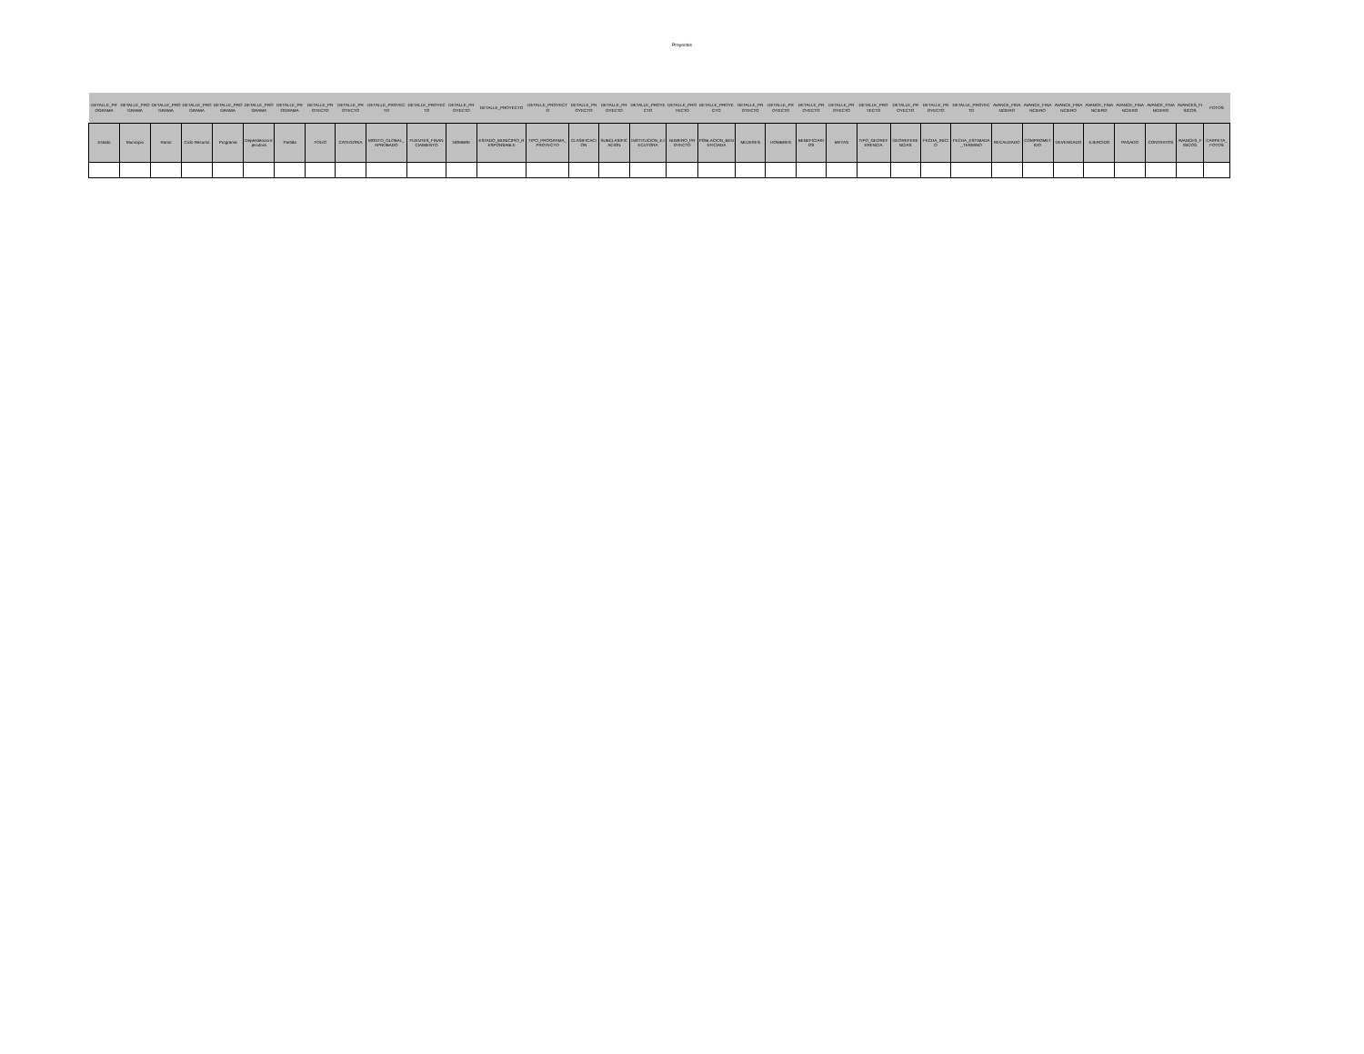Proyectos
| DETALLE_PROGRAMA | DETALLE_PROGRAMA | DETALLE_PROGRAMA | DETALLE_PROGRAMA | DETALLE_PROGRAMA | DETALLE_PROGRAMA | DETALLE_PROGRAMA | DETALLE_PROYECTO | DETALLE_PROYECTO | DETALLE_PROYECTO | DETALLE_PROYECTO | DETALLE_PROYECTO | DETALLE_PROYECTO | DETALLE_PROYECTO | DETALLE_PROYECTO | DETALLE_PROYECTO | DETALLE_PROYECTO | DETALLE_PROYECTO | DETALLE_PROYECTO | DETALLE_PROYECTO | DETALLE_PROYECTO | DETALLE_PROYECTO | DETALLE_PROYECTO | DETALLE_PROYECTO | DETALLE_PROYECTO | DETALLE_PROYECTO | DETALLE_PROYECTO | AVANCE_FINANCIERO | AVANCE_FINANCIERO | AVANCE_FINANCIERO | AVANCE_FINANCIERO | AVANCE_FINANCIERO | AVANCE_FINANCIERO | AVANCES_FISICOS | FOTOS |
| --- | --- | --- | --- | --- | --- | --- | --- | --- | --- | --- | --- | --- | --- | --- | --- | --- | --- | --- | --- | --- | --- | --- | --- | --- | --- | --- | --- | --- | --- | --- | --- | --- | --- | --- |
| Estado | Municipio | Ramo | Ciclo Recurso | Programa | Dependencia Ejecutora | Partida | FOLIO | CATEGORIA | MONTO_GLOBAL_APROBADO | FUENTES_FINANCIAMIENTO | NOMBRE | ESTADO_MUNICIPIO_RESPONSABLE | TIPO_PROGRAMA_PROYECTO | CLASIFICACION | SUBCLASIFICACION | INSTITUCION_EJECUTORA | NUMERO_PROYECTO | POBLACION_BENEFICIADA | MUJERES | HOMBRES | BENEFICIARIOS | METAS | TIPO_GEOREFERENCIA | GEOREFERENCIAS | FECHA_INICIO | FECHA_ESTIMADA_TERMINO | RECAUDADO | COMPROMETIDO | DEVENGADO | EJERCIDO | PAGADO | CONTRATOS | AVANCES_FISICOS | CARPETA_FOTOS |